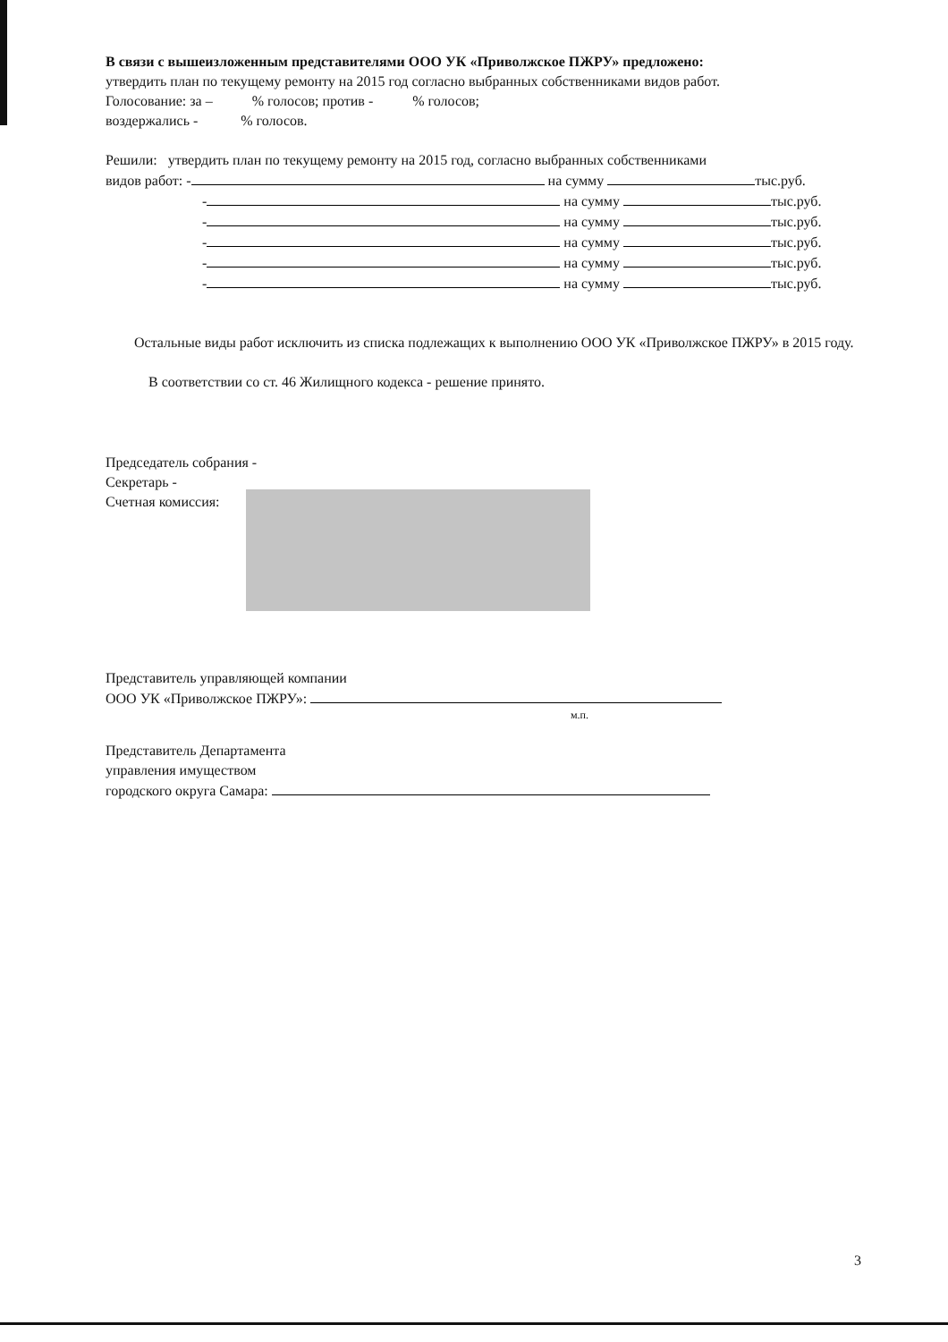В связи с вышеизложенным представителями ООО УК «Приволжское ПЖРУ» предложено:
утвердить план по текущему ремонту на 2015 год согласно выбранных собственниками видов работ.
Голосование: за – % голосов; против - % голосов;
воздержались - % голосов.
Решили: утвердить план по текущему ремонту на 2015 год, согласно выбранных собственниками
видов работ: - на сумму тыс.руб.
- на сумму тыс.руб.
- на сумму тыс.руб.
- на сумму тыс.руб.
- на сумму тыс.руб.
- на сумму тыс.руб.
Остальные виды работ исключить из списка подлежащих к выполнению ООО УК «Приволжское ПЖРУ» в 2015 году.
В соответствии со ст. 46 Жилищного кодекса - решение принято.
Председатель собрания -
Секретарь -
Счетная комиссия:
Представитель управляющей компании
ООО УК «Приволжское ПЖРУ»:
м.п.
Представитель Департамента
управления имуществом
городского округа Самара:
3